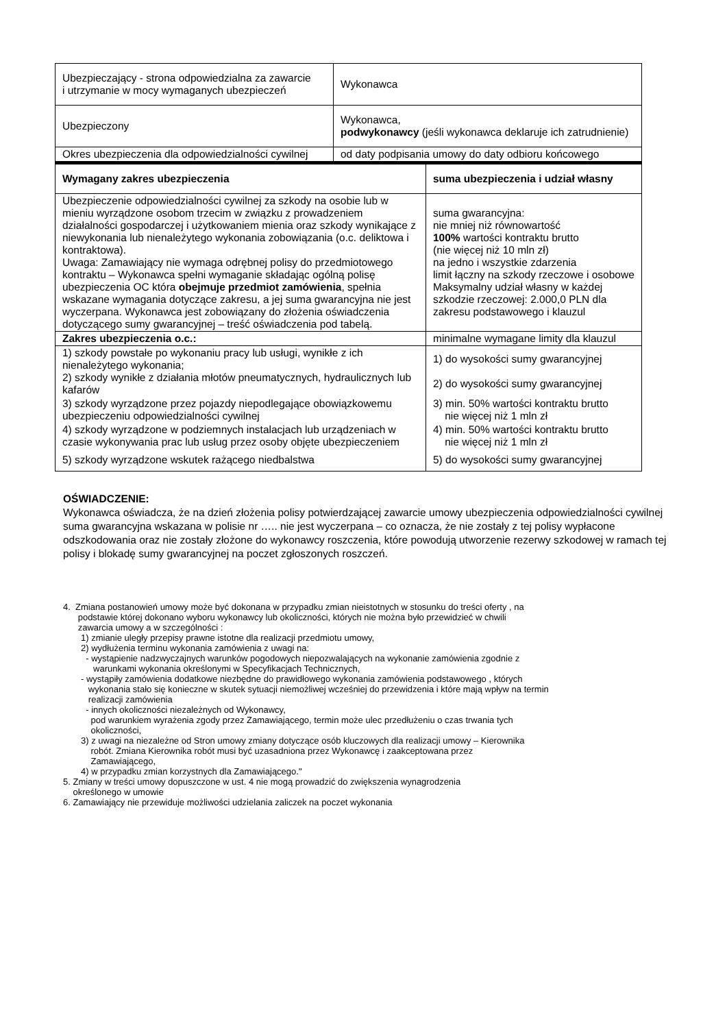| Ubezpieczający - strona odpowiedzialna za zawarcie i utrzymanie w mocy wymaganych ubezpieczeń | Wykonawca |
| Ubezpieczony | Wykonawca, podwykonawcy (jeśli wykonawca deklaruje ich zatrudnienie) |
| Okres ubezpieczenia dla odpowiedzialności cywilnej | od daty podpisania umowy do daty odbioru końcowego |
| Wymagany zakres ubezpieczenia | suma ubezpieczenia i udział własny |
| --- | --- |
| Ubezpieczenie odpowiedzialności cywilnej za szkody na osobie lub w mieniu wyrządzone osobom trzecim w związku z prowadzeniem działalności gospodarczej i użytkowaniem mienia oraz szkody wynikające z niewykonania lub nienależytego wykonania zobowiązania (o.c. deliktowa i kontraktowa). Uwaga: Zamawiający nie wymaga odrębnej polisy do przedmiotowego kontraktu – Wykonawca spełni wymaganie składając ogólną polisę ubezpieczenia OC która obejmuje przedmiot zamówienia , spełnia wskazane wymagania dotyczące zakresu, a jej suma gwarancyjna nie jest wyczerpana. Wykonawca jest zobowiązany do złożenia oświadczenia dotyczącego sumy gwarancyjnej – treść oświadczenia pod tabelą. | suma gwarancyjna: nie mniej niż równowartość 100% wartości kontraktu brutto (nie więcej niż 10 mln zł) na jedno i wszystkie zdarzenia limit łączny na szkody rzeczowe i osobowe Maksymalny udział własny w każdej szkodzie rzeczowej: 2.000,0 PLN dla zakresu podstawowego i klauzul |
| Zakres ubezpieczenia o.c.: | minimalne wymagane limity dla klauzul |
| 1) szkody powstałe po wykonaniu pracy lub usługi, wynikłe z ich nienależytego wykonania; 2) szkody wynikłe z działania młotów pneumatycznych, hydraulicznych lub kafarów | 1) do wysokości sumy gwarancyjnej 2) do wysokości sumy gwarancyjnej |
| 3) szkody wyrządzone przez pojazdy niepodlegające obowiązkowemu ubezpieczeniu odpowiedzialności cywilnej | 3) min. 50% wartości kontraktu brutto nie więcej niż 1 mln zł |
| 4) szkody wyrządzone w podziemnych instalacjach lub urządzeniach w czasie wykonywania prac lub usług przez osoby objęte ubezpieczeniem | 4) min. 50% wartości kontraktu brutto nie więcej niż 1 mln zł |
| 5) szkody wyrządzone wskutek rażącego niedbalstwa | 5) do wysokości sumy gwarancyjnej |
OŚWIADCZENIE:
Wykonawca oświadcza, że na dzień złożenia polisy potwierdzającej zawarcie umowy ubezpieczenia odpowiedzialności cywilnej suma gwarancyjna wskazana w polisie nr ….. nie jest wyczerpana – co oznacza, że nie zostały z tej polisy wypłacone odszkodowania oraz nie zostały złożone do wykonawcy roszczenia, które powodują utworzenie rezerwy szkodowej w ramach tej polisy i blokadę sumy gwarancyjnej na poczet zgłoszonych roszczeń.
4. Zmiana postanowień umowy może być dokonana w przypadku zmian nieistotnych w stosunku do treści oferty , na
podstawie której dokonano wyboru wykonawcy lub okoliczności, których nie można było przewidzieć w chwili
zawarcia umowy a w szczególności :
1) zmianie uległy przepisy prawne istotne dla realizacji przedmiotu umowy,
2) wydłużenia terminu wykonania zamówienia z uwagi na:
- wystąpienie nadzwyczajnych warunków pogodowych niepozwalających na wykonanie zamówienia zgodnie z
warunkami wykonania określonymi w Specyfikacjach Technicznych,
- wystąpiły zamówienia dodatkowe niezbędne do prawidłowego wykonania zamówienia podstawowego , których
wykonania stało się konieczne w skutek sytuacji niemożliwej wcześniej do przewidzenia i które mają wpływ na termin
realizacji zamówienia
- innych okoliczności niezależnych od Wykonawcy,
pod warunkiem wyrażenia zgody przez Zamawiającego, termin może ulec przedłużeniu o czas trwania tych
okoliczności,
3) z uwagi na niezależne od Stron umowy zmiany dotyczące osób kluczowych dla realizacji umowy – Kierownika
robót. Zmiana Kierownika robót musi być uzasadniona przez Wykonawcę i zaakceptowana przez
Zamawiającego,
4) w przypadku zmian korzystnych dla Zamawiającego."
5. Zmiany w treści umowy dopuszczone w ust. 4 nie mogą prowadzić do zwiększenia wynagrodzenia
określonego w umowie
6. Zamawiający nie przewiduje możliwości udzielania zaliczek na poczet wykonania